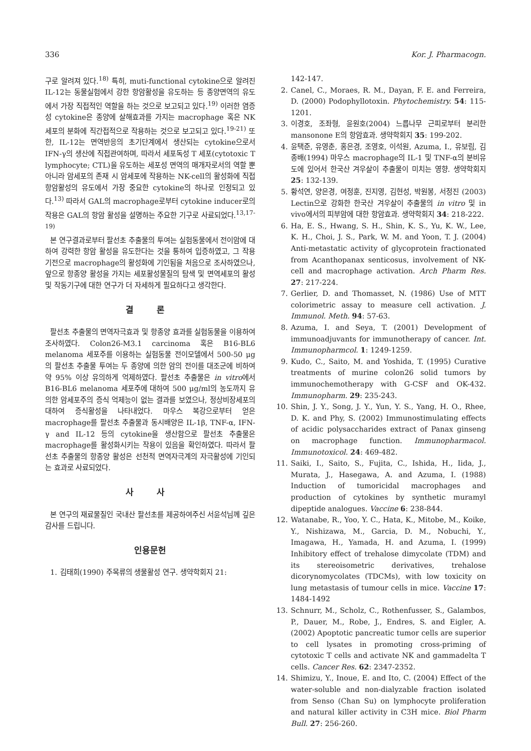336 Kor. J. Pharmacogn.
구로 알려져 있다.<sup>18)</sup> 특히, muti-functional cytokine으로 알려진 IL-12는 동물실험에서 강한 항암활성을 유도하는 등 종양면역의 유도에서 가장 직접적인 역할을 하는 것으로 보고되고 있다.<sup>19)</sup> 이러한 염증성 cytokine은 종양에 살해효과를 가지는 macrophage 혹은 NK 세포의 분화에 직간접적으로 작용하는 것으로 보고되고 있다.<sup>19-21)</sup> 또한, IL-12는 면역반응의 초기단계에서 생산되는 cytokine으로서 IFN-γ의 생산에 직접관여하며, 따라서 세포독성 T 세포(cytotoxic T lymphocyte; CTL)을 유도하는 세포성 면역의 매개자로서의 역할 뿐 아니라 암세포의 존재 시 암세포에 작용하는 NK-cell의 활성화에 직접 항암활성의 유도에서 가장 중요한 cytokine의 하나로 인정되고 있다.<sup>13)</sup> 따라서 GAL의 macrophage로부터 cytokine inducer로의 작용은 GAL의 항암 활성을 설명하는 주요한 기구로 사료되었다.<sup>13,17-19)</sup>
본 연구결과로부터 팔선초 추출물의 투여는 실험동물에서 전이암에 대하여 강력한 항암 활성을 유도한다는 것을 통하여 입증하였고, 그 작용기전으로 macrophage의 활성화에 기인됨을 처음으로 조사하였으나, 앞으로 항종양 활성을 가지는 세포활성물질의 탐색 및 면역세포의 활성 및 작동기구에 대한 연구가 더 자세하게 필요하다고 생각한다.
결 론
팔선초 추출물의 면역자극효과 및 항종양 효과를 실험동물을 이용하여 조사하였다. Colon26-M3.1 carcinoma 혹은 B16-BL6 melanoma 세포주를 이용하는 실험동물 전이모델에서 500-50 μg의 팔선초 추출물 투여는 두 종양에 의한 암의 전이를 대조군에 비하여 약 95% 이상 유의하게 억제하였다. 팔선초 추출물은 in vitro에서 B16-BL6 melanoma 세포주에 대하여 500 μg/ml의 농도까지 유의한 암세포주의 증식 억제능이 없는 결과를 보였으나, 정상비장세포의 대하여 증식활성을 나타내었다. 마우스 복강으로부터 얻은 macrophage를 팔선초 추출물과 동시배양은 IL-1β, TNF-α, IFN-γ and IL-12 등의 cytokine을 생산함으로 팔선초 추출물은 macrophage를 활성화시키는 작용이 있음을 확인하였다. 따라서 팔선초 추출물의 항종양 활성은 선천적 면역자극계의 자극활성에 기인되는 효과로 사료되었다.
사 사
본 연구의 재료물질인 국내산 팔선초를 제공하여주신 서윤석님께 깊은 감사를 드립니다.
인용문헌
1. 김태희(1990) 주목류의 생물활성 연구. 생약학회지 21:
142-147.
2. Canel, C., Moraes, R. M., Dayan, F. E. and Ferreira, D. (2000) Podophyllotoxin. Phytochemistry. 54: 115-1201.
3. 이경호, 조좌형, 윤원호(2004) 느릅나무 근피로부터 분리한 mansonone E의 항암효과. 생약학회지 35: 199-202.
4. 윤택준, 유영춘, 홍은경, 조영호, 이석원, Azuma, I., 유보림, 김종배(1994) 마우스 macrophage의 IL-1 및 TNF-α의 분비유도에 있어서 한국산 겨우살이 추출물이 미치는 영향. 생약학회지 25: 132-139.
5. 황석연, 양은경, 여정훈, 진지영, 김현성, 박원봉, 서정진 (2003) Lectin으로 강화한 한국산 겨우살이 추출물의 in vitro 및 in vivo에서의 피부암에 대한 항암효과. 생약학회지 34: 218-222.
6. Ha, E. S., Hwang, S. H., Shin, K. S., Yu, K. W., Lee, K. H., Choi, J. S., Park, W. M. and Yoon, T. J. (2004) Anti-metastatic activity of glycoprotein fractionated from Acanthopanax senticosus, involvement of NK-cell and macrophage activation. Arch Pharm Res. 27: 217-224.
7. Gerlier, D. and Thomasset, N. (1986) Use of MTT colorimetric assay to measure cell activation. J. Immunol. Meth. 94: 57-63.
8. Azuma, I. and Seya, T. (2001) Development of immunoadjuvants for immunotherapy of cancer. Int. Immunopharmcol. 1: 1249-1259.
9. Kudo, C., Saito, M. and Yoshida, T. (1995) Curative treatments of murine colon26 solid tumors by immunochemotherapy with G-CSF and OK-432. Immunopharm. 29: 235-243.
10. Shin, J. Y., Song, J. Y., Yun, Y. S., Yang, H. O., Rhee, D. K. and Phy, S. (2002) Immunostimulating effects of acidic polysaccharides extract of Panax ginseng on macrophage function. Immunopharmacol. Immunotoxicol. 24: 469-482.
11. Saiki, I., Saito, S., Fujita, C., Ishida, H., Iida, J., Murata, J., Hasegawa, A. and Azuma, I. (1988) Induction of tumoricidal macrophages and production of cytokines by synthetic muramyl dipeptide analogues. Vaccine 6: 238-844.
12. Watanabe, R., Yoo, Y. C., Hata, K., Mitobe, M., Koike, Y., Nishizawa, M., Garcia, D. M., Nobuchi, Y., Imagawa, H., Yamada, H. and Azuma, I. (1999) Inhibitory effect of trehalose dimycolate (TDM) and its stereoisometric derivatives, trehalose dicorynomycolates (TDCMs), with low toxicity on lung metastasis of tumour cells in mice. Vaccine 17: 1484-1492
13. Schnurr, M., Scholz, C., Rothenfusser, S., Galambos, P., Dauer, M., Robe, J., Endres, S. and Eigler, A. (2002) Apoptotic pancreatic tumor cells are superior to cell lysates in promoting cross-priming of cytotoxic T cells and activate NK and gammadelta T cells. Cancer Res. 62: 2347-2352.
14. Shimizu, Y., Inoue, E. and Ito, C. (2004) Effect of the water-soluble and non-dialyzable fraction isolated from Senso (Chan Su) on lymphocyte proliferation and natural killer activity in C3H mice. Biol Pharm Bull. 27: 256-260.